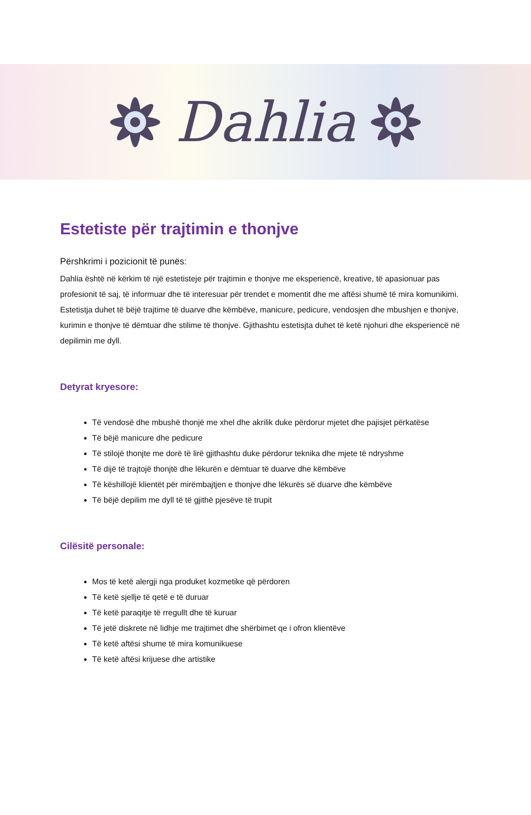Dahlia
Estetiste për trajtimin e thonjve
Përshkrimi i pozicionit të punës:
Dahlia është në kërkim të një estetisteje për trajtimin e thonjve me eksperiencë, kreative, të apasionuar pas profesionit të saj, të informuar dhe të interesuar për trendet e momentit dhe me aftësi shumë të mira komunikimi. Estetistja duhet të bëjë trajtime të duarve dhe këmbëve, manicure, pedicure, vendosjen dhe mbushjen e thonjve, kurimin e thonjve të dëmtuar dhe stilime të thonjve. Gjithashtu estetisjta duhet të ketë njohuri dhe eksperiencë në depilimin me dyll.
Detyrat kryesore:
Të vendosë dhe mbushë thonjë me xhel dhe akrilik duke përdorur mjetet dhe pajisjet përkatëse
Të bëjë manicure dhe pedicure
Të stilojë thonjte me dorë të lirë gjithashtu duke përdorur teknika dhe mjete të ndryshme
Të dijë të trajtojë thonjtë dhe lëkurën e dëmtuar të duarve dhe këmbëve
Të këshillojë klientët për mirëmbajtjen e thonjve dhe lëkurës së duarve dhe këmbëve
Të bëjë depilim me dyll të të gjithë pjesëve të trupit
Cilësitë personale:
Mos të ketë alergji nga produket kozmetike që përdoren
Të ketë sjellje të qetë e të duruar
Të ketë paraqitje të rregullt dhe të kuruar
Të jetë diskrete në lidhje me trajtimet dhe shërbimet qe i ofron klientëve
Të ketë aftësi shume të mira komunikuese
Të ketë aftësi krijuese dhe artistike